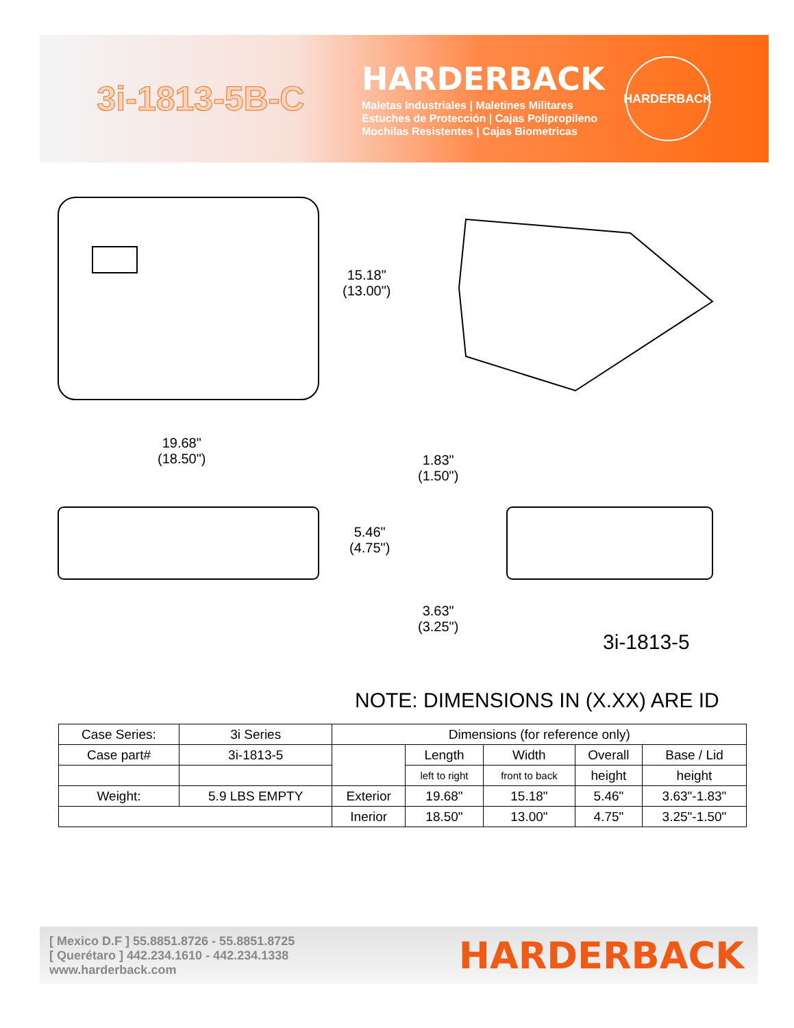3i-1813-5B-C
HARDERBACK
Maletas Industriales | Maletines Militares
Estuches de Protección | Cajas Polipropileno
Mochilas Resistentes | Cajas Biometricas
HARDERBACK
15.18"
(13.00")
19.68"
(18.50")
5.46"
(4.75")
1.83"
(1.50")
3.63"
(3.25")
3i-1813-5
NOTE: DIMENSIONS IN (X.XX) ARE ID
| Case Series: | 3i Series | Dimensions (for reference only) | | | | |
| Case part# | 3i-1813-5 | | Length | Width | Overall | Base / Lid |
| | | | left to right | front to back | height | height |
| Weight: | 5.9 LBS EMPTY | Exterior | 19.68" | 15.18" | 5.46" | 3.63"-1.83" |
| | | Inerior | 18.50" | 13.00" | 4.75" | 3.25"-1.50" |
[ Mexico D.F ] 55.8851.8726 - 55.8851.8725
[ Querétaro ] 442.234.1610 - 442.234.1338
www.harderback.com
HARDERBACK